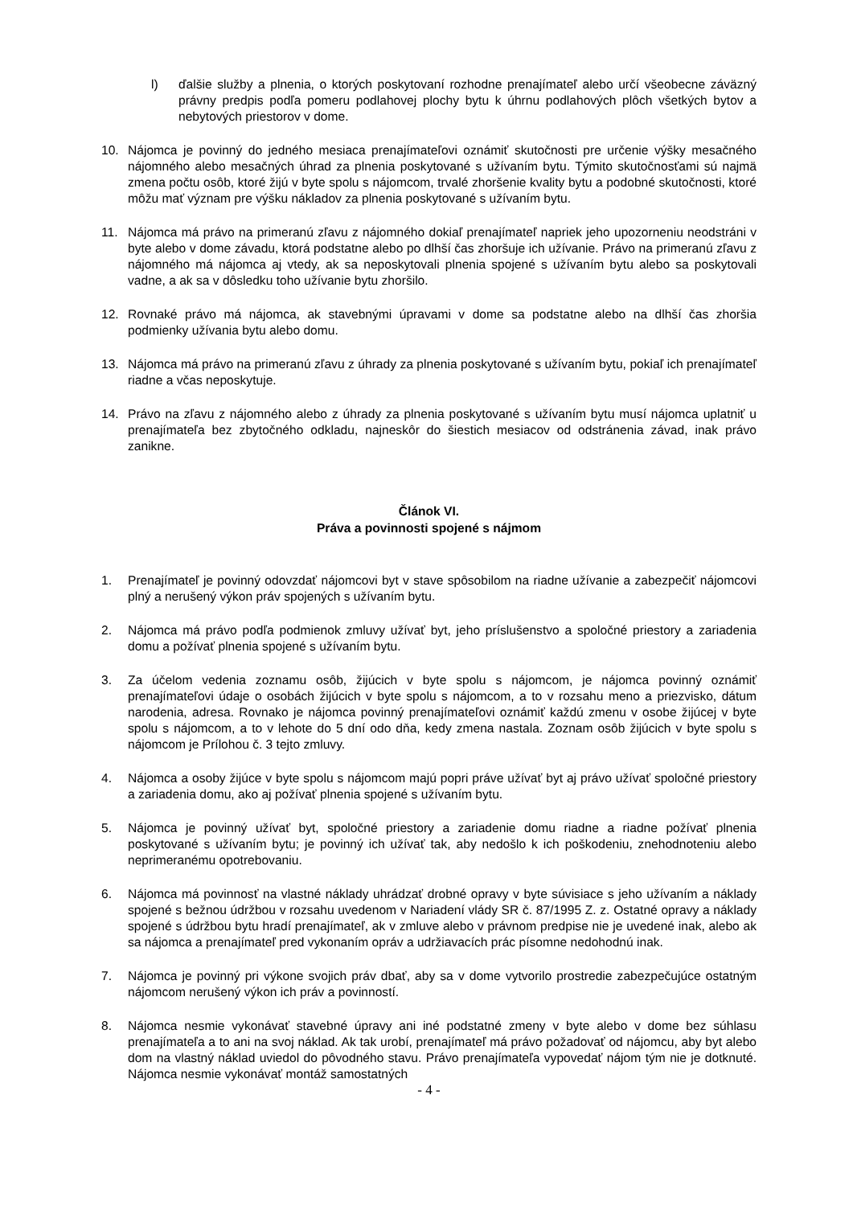l) ďalšie služby a plnenia, o ktorých poskytovaní rozhodne prenajímateľ alebo určí všeobecne záväzný právny predpis podľa pomeru podlahovej plochy bytu k úhrnu podlahových plôch všetkých bytov a nebytových priestorov v dome.
10. Nájomca je povinný do jedného mesiaca prenajímateľovi oznámiť skutočnosti pre určenie výšky mesačného nájomného alebo mesačných úhrad za plnenia poskytované s užívaním bytu. Týmito skutočnosťami sú najmä zmena počtu osôb, ktoré žijú v byte spolu s nájomcom, trvalé zhoršenie kvality bytu a podobné skutočnosti, ktoré môžu mať význam pre výšku nákladov za plnenia poskytované s užívaním bytu.
11. Nájomca má právo na primeranú zľavu z nájomného dokiaľ prenajímateľ napriek jeho upozorneniu neodstráni v byte alebo v dome závadu, ktorá podstatne alebo po dlhší čas zhoršuje ich užívanie. Právo na primeranú zľavu z nájomného má nájomca aj vtedy, ak sa neposkytovali plnenia spojené s užívaním bytu alebo sa poskytovali vadne, a ak sa v dôsledku toho užívanie bytu zhoršilo.
12. Rovnaké právo má nájomca, ak stavebnými úpravami v dome sa podstatne alebo na dlhší čas zhoršia podmienky užívania bytu alebo domu.
13. Nájomca má právo na primeranú zľavu z úhrady za plnenia poskytované s užívaním bytu, pokiaľ ich prenajímateľ riadne a včas neposkytuje.
14. Právo na zľavu z nájomného alebo z úhrady za plnenia poskytované s užívaním bytu musí nájomca uplatniť u prenajímateľa bez zbytočného odkladu, najneskôr do šiestich mesiacov od odstránenia závad, inak právo zanikne.
Článok VI.
Práva a povinnosti spojené s nájmom
1. Prenajímateľ je povinný odovzdať nájomcovi byt v stave spôsobilom na riadne užívanie a zabezpečiť nájomcovi plný a nerušený výkon práv spojených s užívaním bytu.
2. Nájomca má právo podľa podmienok zmluvy užívať byt, jeho príslušenstvo a spoločné priestory a zariadenia domu a požívať plnenia spojené s užívaním bytu.
3. Za účelom vedenia zoznamu osôb, žijúcich v byte spolu s nájomcom, je nájomca povinný oznámiť prenajímateľovi údaje o osobách žijúcich v byte spolu s nájomcom, a to v rozsahu meno a priezvisko, dátum narodenia, adresa. Rovnako je nájomca povinný prenajímateľovi oznámiť každú zmenu v osobe žijúcej v byte spolu s nájomcom, a to v lehote do 5 dní odo dňa, kedy zmena nastala. Zoznam osôb žijúcich v byte spolu s nájomcom je Prílohou č. 3 tejto zmluvy.
4. Nájomca a osoby žijúce v byte spolu s nájomcom majú popri práve užívať byt aj právo užívať spoločné priestory a zariadenia domu, ako aj požívať plnenia spojené s užívaním bytu.
5. Nájomca je povinný užívať byt, spoločné priestory a zariadenie domu riadne a riadne požívať plnenia poskytované s užívaním bytu; je povinný ich užívať tak, aby nedošlo k ich poškodeniu, znehodnoteniu alebo neprimeranému opotrebovaniu.
6. Nájomca má povinnosť na vlastné náklady uhrádzať drobné opravy v byte súvisiace s jeho užívaním a náklady spojené s bežnou údržbou v rozsahu uvedenom v Nariadení vlády SR č. 87/1995 Z. z. Ostatné opravy a náklady spojené s údržbou bytu hradí prenajímateľ, ak v zmluve alebo v právnom predpise nie je uvedené inak, alebo ak sa nájomca a prenajímateľ pred vykonaním opráv a udržiavacích prác písomne nedohodnú inak.
7. Nájomca je povinný pri výkone svojich práv dbať, aby sa v dome vytvorilo prostredie zabezpečujúce ostatným nájomcom nerušený výkon ich práv a povinností.
8. Nájomca nesmie vykonávať stavebné úpravy ani iné podstatné zmeny v byte alebo v dome bez súhlasu prenajímateľa a to ani na svoj náklad. Ak tak urobí, prenajímateľ má právo požadovať od nájomcu, aby byt alebo dom na vlastný náklad uviedol do pôvodného stavu. Právo prenajímateľa vypovedať nájom tým nie je dotknuté. Nájomca nesmie vykonávať montáž samostatných
- 4 -